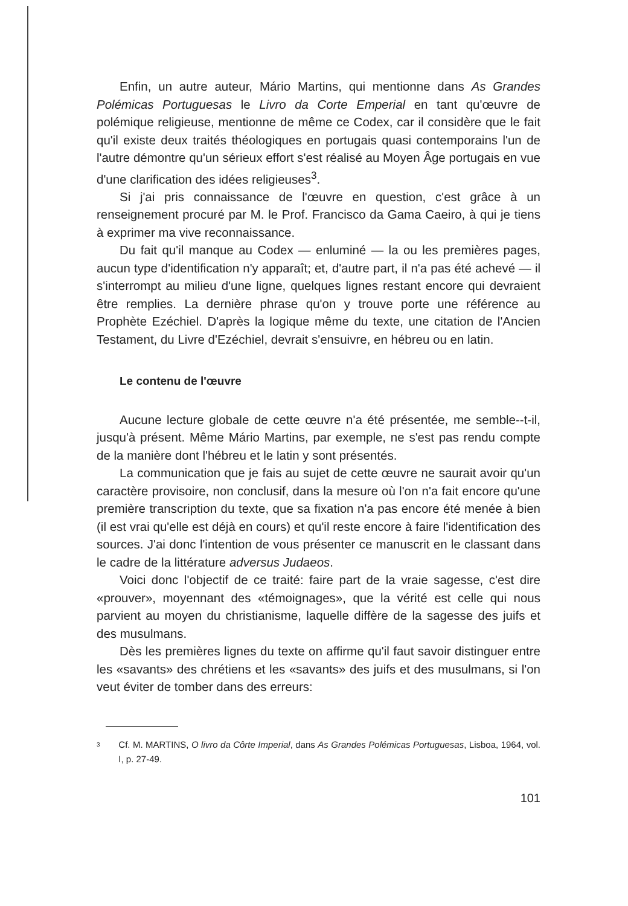Enfin, un autre auteur, Mário Martins, qui mentionne dans As Grandes Polémicas Portuguesas le Livro da Corte Emperial en tant qu'œuvre de polémique religieuse, mentionne de même ce Codex, car il considère que le fait qu'il existe deux traités théologiques en portugais quasi contemporains l'un de l'autre démontre qu'un sérieux effort s'est réalisé au Moyen Âge portugais en vue d'une clarification des idées religieuses<sup>3</sup>.
Si j'ai pris connaissance de l'œuvre en question, c'est grâce à un renseignement procuré par M. le Prof. Francisco da Gama Caeiro, à qui je tiens à exprimer ma vive reconnaissance.
Du fait qu'il manque au Codex — enluminé — la ou les premières pages, aucun type d'identification n'y apparaît; et, d'autre part, il n'a pas été achevé — il s'interrompt au milieu d'une ligne, quelques lignes restant encore qui devraient être remplies. La dernière phrase qu'on y trouve porte une référence au Prophète Ezéchiel. D'après la logique même du texte, une citation de l'Ancien Testament, du Livre d'Ezéchiel, devrait s'ensuivre, en hébreu ou en latin.
Le contenu de l'œuvre
Aucune lecture globale de cette œuvre n'a été présentée, me semble--t-il, jusqu'à présent. Même Mário Martins, par exemple, ne s'est pas rendu compte de la manière dont l'hébreu et le latin y sont présentés.
La communication que je fais au sujet de cette œuvre ne saurait avoir qu'un caractère provisoire, non conclusif, dans la mesure où l'on n'a fait encore qu'une première transcription du texte, que sa fixation n'a pas encore été menée à bien (il est vrai qu'elle est déjà en cours) et qu'il reste encore à faire l'identification des sources. J'ai donc l'intention de vous présenter ce manuscrit en le classant dans le cadre de la littérature adversus Judaeos.
Voici donc l'objectif de ce traité: faire part de la vraie sagesse, c'est dire «prouver», moyennant des «témoignages», que la vérité est celle qui nous parvient au moyen du christianisme, laquelle diffère de la sagesse des juifs et des musulmans.
Dès les premières lignes du texte on affirme qu'il faut savoir distinguer entre les «savants» des chrétiens et les «savants» des juifs et des musulmans, si l'on veut éviter de tomber dans des erreurs:
3 Cf. M. MARTINS, O livro da Côrte Imperial, dans As Grandes Polémicas Portuguesas, Lisboa, 1964, vol. I, p. 27-49.
101